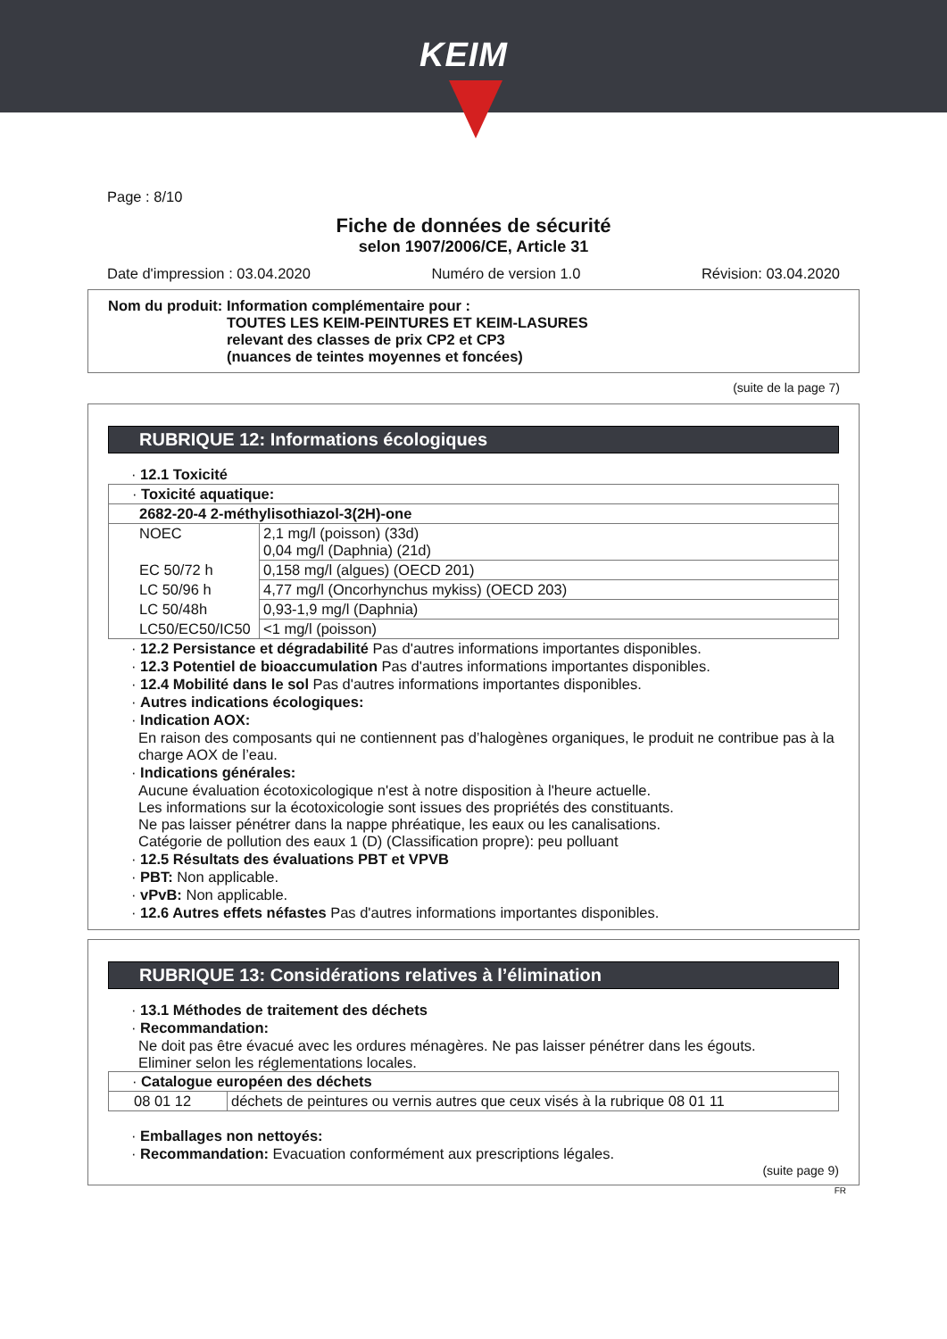KEIM
Page : 8/10
Fiche de données de sécurité
selon 1907/2006/CE, Article 31
Date d'impression : 03.04.2020 Numéro de version 1.0 Révision: 03.04.2020
Nom du produit: Information complémentaire pour :
TOUTES LES KEIM-PEINTURES ET KEIM-LASURES
relevant des classes de prix CP2 et CP3
(nuances de teintes moyennes et foncées)
(suite de la page 7)
RUBRIQUE 12: Informations écologiques
· 12.1 Toxicité
| · Toxicité aquatique: | |
| 2682-20-4 2-méthylisothiazol-3(2H)-one | |
| NOEC | 2,1 mg/l (poisson) (33d) 0,04 mg/l (Daphnia) (21d) |
| EC 50/72 h | 0,158 mg/l (algues) (OECD 201) |
| LC 50/96 h | 4,77 mg/l (Oncorhynchus mykiss) (OECD 203) |
| LC 50/48h | 0,93-1,9 mg/l (Daphnia) |
| LC50/EC50/IC50 | <1 mg/l (poisson) |
· 12.2 Persistance et dégradabilité Pas d'autres informations importantes disponibles.
· 12.3 Potentiel de bioaccumulation Pas d'autres informations importantes disponibles.
· 12.4 Mobilité dans le sol Pas d'autres informations importantes disponibles.
· Autres indications écologiques:
· Indication AOX:
En raison des composants qui ne contiennent pas d’halogènes organiques, le produit ne contribue pas à la charge AOX de l’eau.
· Indications générales:
Aucune évaluation écotoxicologique n'est à notre disposition à l'heure actuelle.
Les informations sur la écotoxicologie sont issues des propriétés des constituants.
Ne pas laisser pénétrer dans la nappe phréatique, les eaux ou les canalisations.
Catégorie de pollution des eaux 1 (D) (Classification propre): peu polluant
· 12.5 Résultats des évaluations PBT et VPVB
· PBT: Non applicable.
· vPvB: Non applicable.
· 12.6 Autres effets néfastes Pas d'autres informations importantes disponibles.
RUBRIQUE 13: Considérations relatives à l’élimination
· 13.1 Méthodes de traitement des déchets
· Recommandation:
Ne doit pas être évacué avec les ordures ménagères. Ne pas laisser pénétrer dans les égouts.
Eliminer selon les réglementations locales.
| · Catalogue européen des déchets | |
| 08 01 12 | déchets de peintures ou vernis autres que ceux visés à la rubrique 08 01 11 |
· Emballages non nettoyés:
· Recommandation: Evacuation conformément aux prescriptions légales.
(suite page 9)
FR